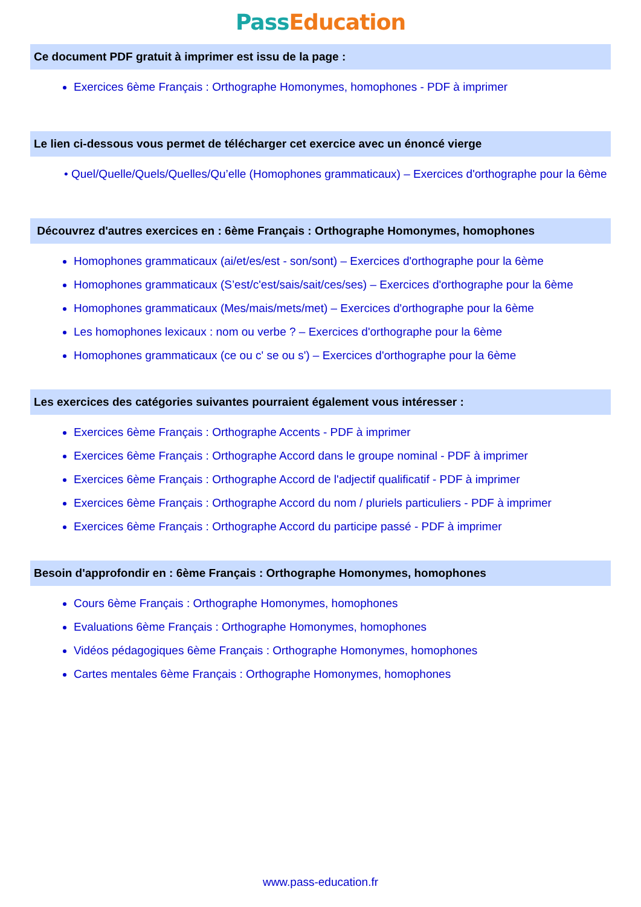Pass Education
Ce document PDF gratuit à imprimer est issu de la page :
Exercices 6ème Français : Orthographe Homonymes, homophones - PDF à imprimer
Le lien ci-dessous vous permet de télécharger cet exercice avec un énoncé vierge
• Quel/Quelle/Quels/Quelles/Qu’elle (Homophones grammaticaux) – Exercices d'orthographe pour la 6ème
Découvrez d'autres exercices en : 6ème Français : Orthographe Homonymes, homophones
Homophones grammaticaux (ai/et/es/est - son/sont) – Exercices d'orthographe pour la 6ème
Homophones grammaticaux (S’est/c'est/sais/sait/ces/ses) – Exercices d'orthographe pour la 6ème
Homophones grammaticaux (Mes/mais/mets/met) – Exercices d'orthographe pour la 6ème
Les homophones lexicaux : nom ou verbe ? – Exercices d'orthographe pour la 6ème
Homophones grammaticaux (ce ou c' se ou s') – Exercices d'orthographe pour la 6ème
Les exercices des catégories suivantes pourraient également vous intéresser :
Exercices 6ème Français : Orthographe Accents - PDF à imprimer
Exercices 6ème Français : Orthographe Accord dans le groupe nominal - PDF à imprimer
Exercices 6ème Français : Orthographe Accord de l'adjectif qualificatif - PDF à imprimer
Exercices 6ème Français : Orthographe Accord du nom / pluriels particuliers - PDF à imprimer
Exercices 6ème Français : Orthographe Accord du participe passé - PDF à imprimer
Besoin d'approfondir en : 6ème Français : Orthographe Homonymes, homophones
Cours 6ème Français : Orthographe Homonymes, homophones
Evaluations 6ème Français : Orthographe Homonymes, homophones
Vidéos pédagogiques 6ème Français : Orthographe Homonymes, homophones
Cartes mentales 6ème Français : Orthographe Homonymes, homophones
www.pass-education.fr